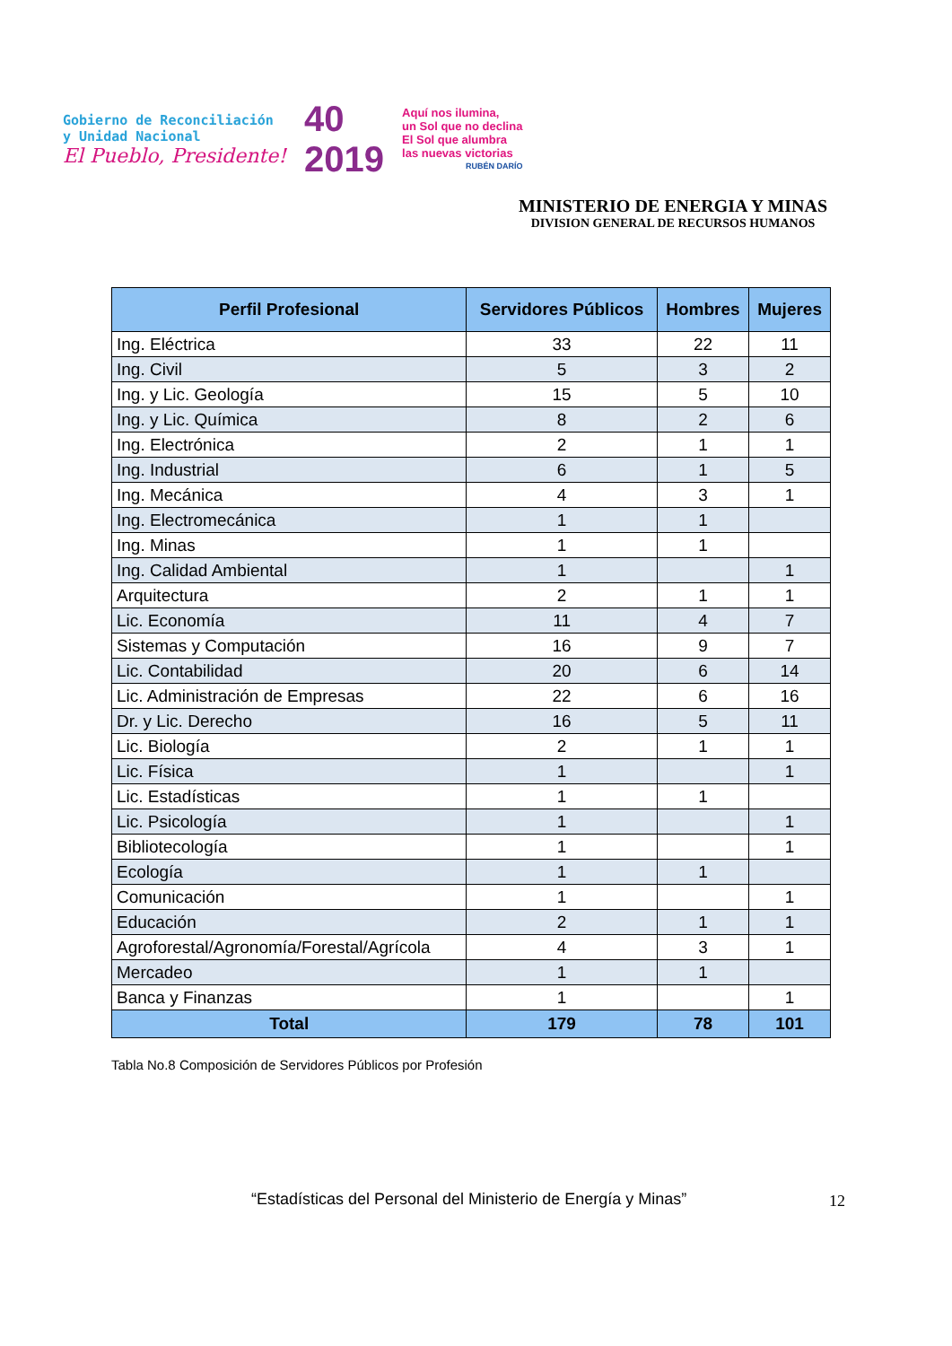Gobierno de Reconciliación
y Unidad Nacional
El Pueblo, Presidente!
40
2019
Aquí nos ilumina,
un Sol que no declina
El Sol que alumbra
las nuevas victorias
RUBÉN DARÍO
MINISTERIO DE ENERGIA Y MINAS
DIVISION GENERAL DE RECURSOS HUMANOS
| Perfil Profesional | Servidores Públicos | Hombres | Mujeres |
| --- | --- | --- | --- |
| Ing. Eléctrica | 33 | 22 | 11 |
| Ing. Civil | 5 | 3 | 2 |
| Ing. y Lic. Geología | 15 | 5 | 10 |
| Ing. y Lic. Química | 8 | 2 | 6 |
| Ing. Electrónica | 2 | 1 | 1 |
| Ing. Industrial | 6 | 1 | 5 |
| Ing. Mecánica | 4 | 3 | 1 |
| Ing. Electromecánica | 1 | 1 | |
| Ing. Minas | 1 | 1 | |
| Ing. Calidad Ambiental | 1 | | 1 |
| Arquitectura | 2 | 1 | 1 |
| Lic. Economía | 11 | 4 | 7 |
| Sistemas y Computación | 16 | 9 | 7 |
| Lic. Contabilidad | 20 | 6 | 14 |
| Lic. Administración de Empresas | 22 | 6 | 16 |
| Dr. y Lic. Derecho | 16 | 5 | 11 |
| Lic. Biología | 2 | 1 | 1 |
| Lic. Física | 1 | | 1 |
| Lic. Estadísticas | 1 | 1 | |
| Lic. Psicología | 1 | | 1 |
| Bibliotecología | 1 | | 1 |
| Ecología | 1 | 1 | |
| Comunicación | 1 | | 1 |
| Educación | 2 | 1 | 1 |
| Agroforestal/Agronomía/Forestal/Agrícola | 4 | 3 | 1 |
| Mercadeo | 1 | 1 | |
| Banca y Finanzas | 1 | | 1 |
| Total | 179 | 78 | 101 |
Tabla No.8 Composición de Servidores Públicos por Profesión
“Estadísticas del Personal del Ministerio de Energía y Minas”
12